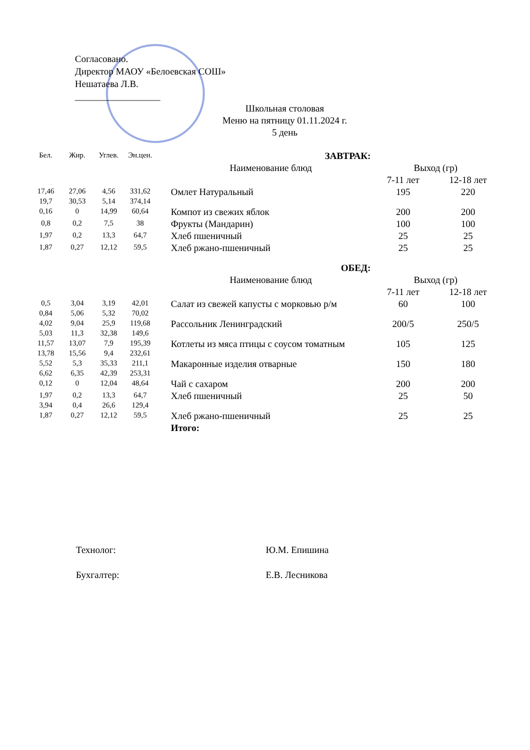Согласовано.
Директор МАОУ «Белоевская СОШ»
Нешатаева Л.В.
__________________
Школьная столовая
Меню на пятницу 01.11.2024 г.
5 день
| Бел. | Жир. | Углев. | Эн.цен. | ЗАВТРАК: | | |
| --- | --- | --- | --- | --- | --- | --- |
| | | | | Наименование блюд | Выход (гр) | |
| | | | | | 7-11 лет | 12-18 лет |
| 17,46 19,7 | 27,06 30,53 | 4,56 5,14 | 331,62 374,14 | Омлет Натуральный | 195 | 220 |
| 0,16 | 0 | 14,99 | 60,64 | Компот из свежих яблок | 200 | 200 |
| 0,8 | 0,2 | 7,5 | 38 | Фрукты (Мандарин) | 100 | 100 |
| 1,97 | 0,2 | 13,3 | 64,7 | Хлеб пшеничный | 25 | 25 |
| 1,87 | 0,27 | 12,12 | 59,5 | Хлеб ржано-пшеничный | 25 | 25 |
| | | | | ОБЕД: | | |
| | | | | Наименование блюд | Выход (гр) | |
| | | | | | 7-11 лет | 12-18 лет |
| 0,5 0,84 | 3,04 5,06 | 3,19 5,32 | 42,01 70,02 | Салат из свежей капусты с морковью р/м | 60 | 100 |
| 4,02 5,03 | 9,04 11,3 | 25,9 32,38 | 119,68 149,6 | Рассольник Ленинградский | 200/5 | 250/5 |
| 11,57 13,78 | 13,07 15,56 | 7,9 9,4 | 195,39 232,61 | Котлеты из мяса птицы с соусом томатным | 105 | 125 |
| 5,52 6,62 | 5,3 6,35 | 35,33 42,39 | 211,1 253,31 | Макаронные изделия отварные | 150 | 180 |
| 0,12 | 0 | 12,04 | 48,64 | Чай с сахаром | 200 | 200 |
| 1,97 3,94 | 0,2 0,4 | 13,3 26,6 | 64,7 129,4 | Хлеб пшеничный | 25 | 50 |
| 1,87 | 0,27 | 12,12 | 59,5 | Хлеб ржано-пшеничный | 25 | 25 |
| | | | | Итого: | | |
Технолог: Ю.М. Епишина
Бухгалтер: Е.В. Лесникова